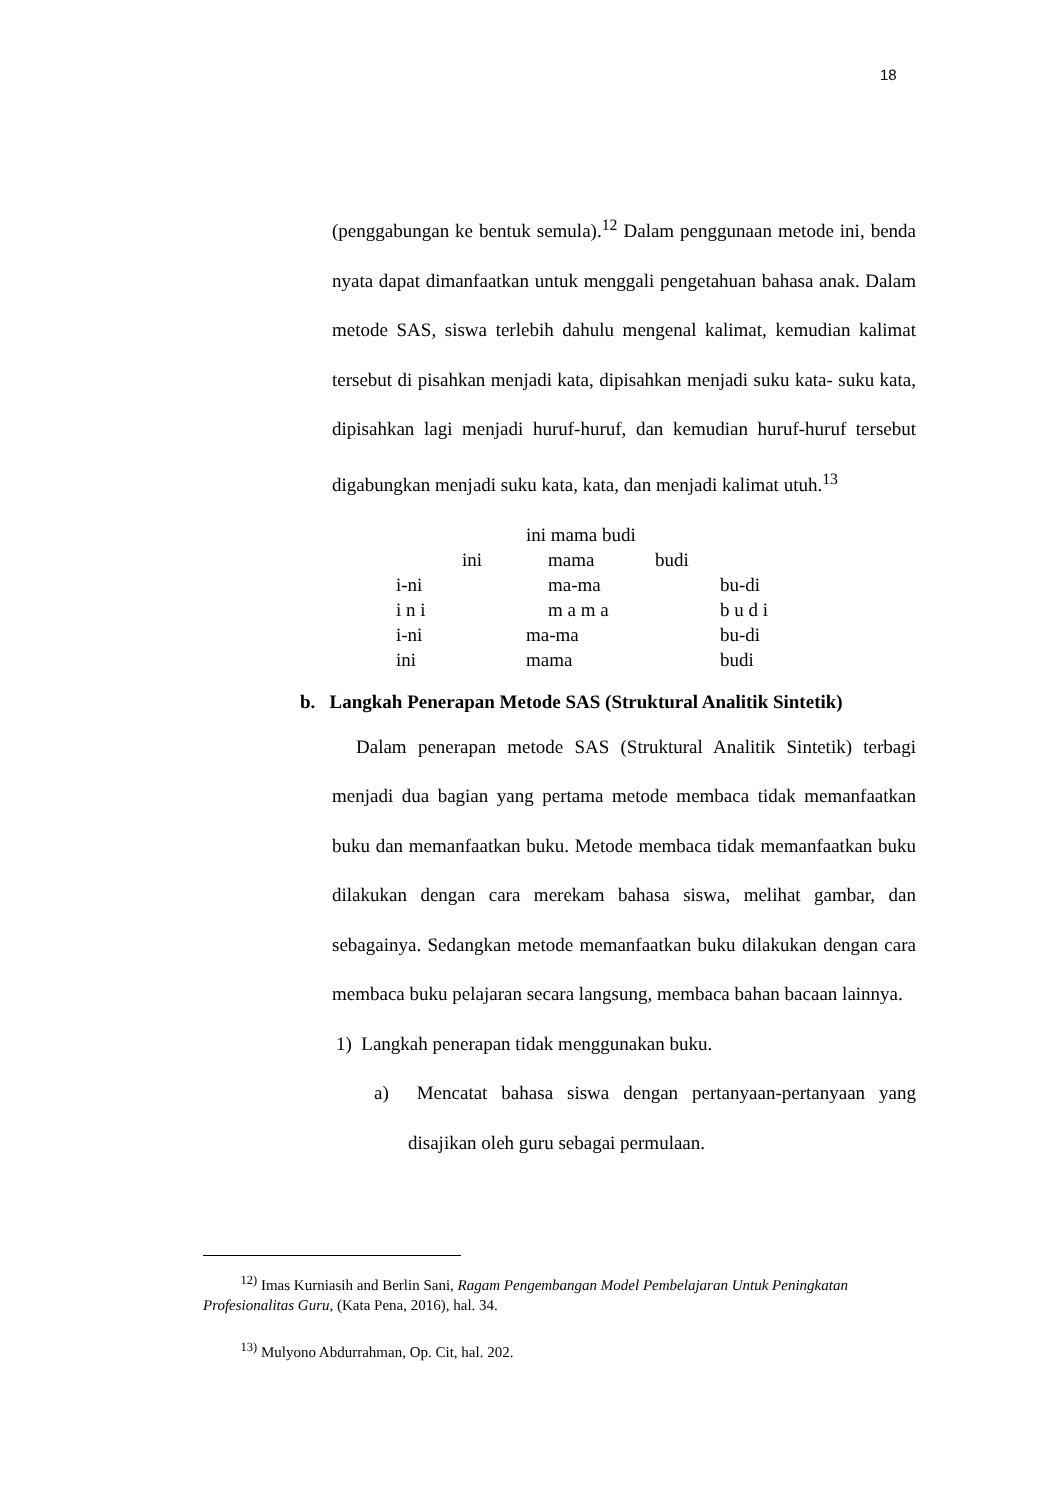18
(penggabungan ke bentuk semula).<sup>12</sup> Dalam penggunaan metode ini, benda nyata dapat dimanfaatkan untuk menggali pengetahuan bahasa anak. Dalam metode SAS, siswa terlebih dahulu mengenal kalimat, kemudian kalimat tersebut di pisahkan menjadi kata, dipisahkan menjadi suku kata- suku kata, dipisahkan lagi menjadi huruf-huruf, dan kemudian huruf-huruf tersebut digabungkan menjadi suku kata, kata, dan menjadi kalimat utuh.<sup>13</sup>
ini mama budi
ini mama budi
i-ni ma-ma bu-di
i n i m a m a b u d i
i-ni ma-ma bu-di
ini mama budi
b. Langkah Penerapan Metode SAS (Struktural Analitik Sintetik)
Dalam penerapan metode SAS (Struktural Analitik Sintetik) terbagi menjadi dua bagian yang pertama metode membaca tidak memanfaatkan buku dan memanfaatkan buku. Metode membaca tidak memanfaatkan buku dilakukan dengan cara merekam bahasa siswa, melihat gambar, dan sebagainya. Sedangkan metode memanfaatkan buku dilakukan dengan cara membaca buku pelajaran secara langsung, membaca bahan bacaan lainnya.
1) Langkah penerapan tidak menggunakan buku.
a) Mencatat bahasa siswa dengan pertanyaan-pertanyaan yang disajikan oleh guru sebagai permulaan.
<sup>12)</sup> Imas Kurniasih and Berlin Sani, Ragam Pengembangan Model Pembelajaran Untuk Peningkatan Profesionalitas Guru, (Kata Pena, 2016), hal. 34.
<sup>13)</sup> Mulyono Abdurrahman, Op. Cit, hal. 202.